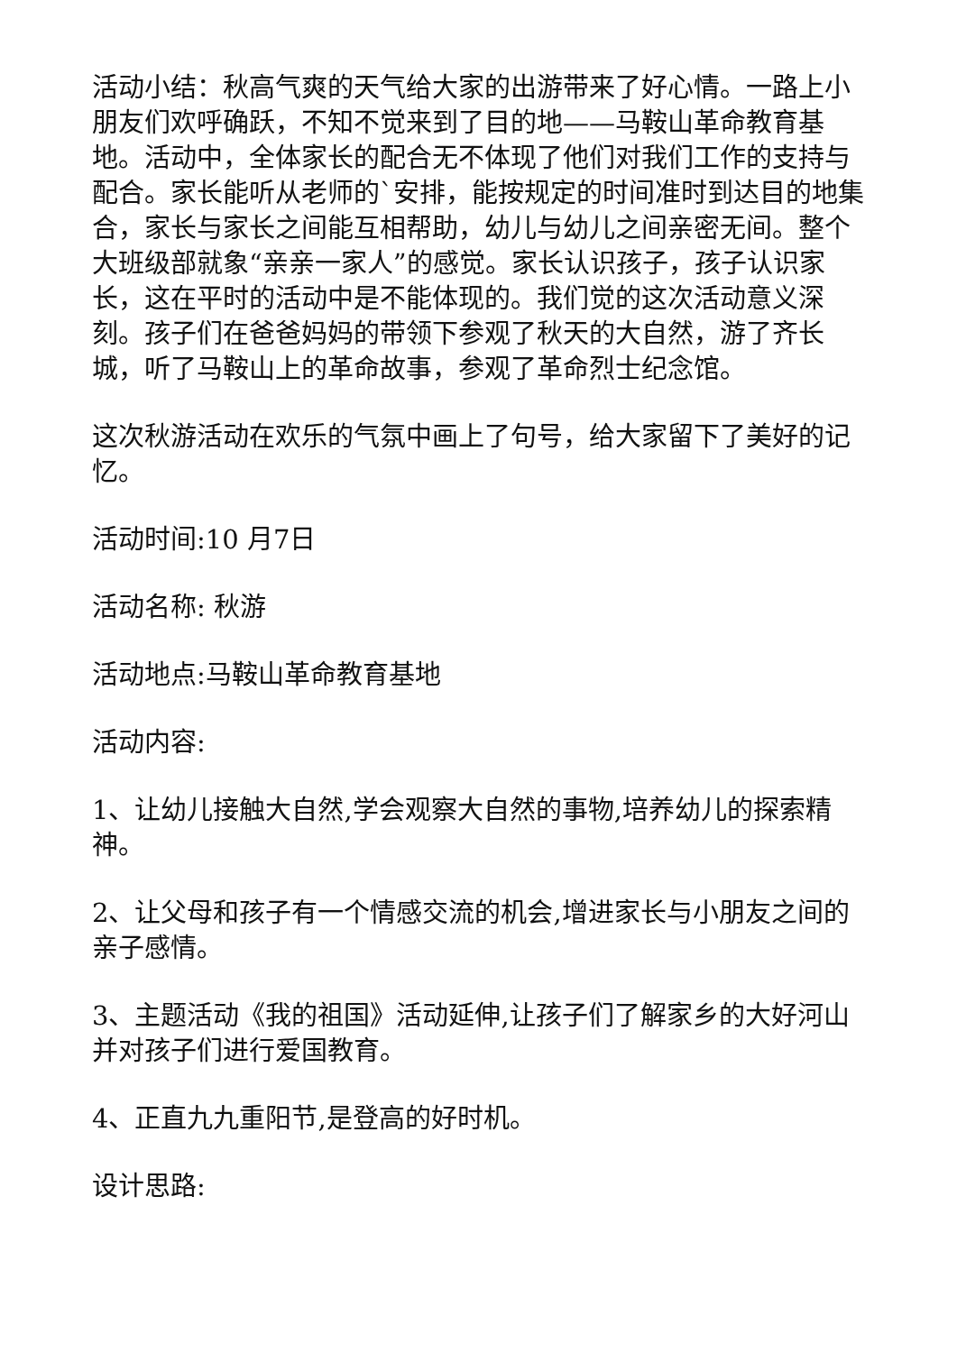活动小结：秋高气爽的天气给大家的出游带来了好心情。一路上小朋友们欢呼确跃，不知不觉来到了目的地——马鞍山革命教育基地。活动中，全体家长的配合无不体现了他们对我们工作的支持与配合。家长能听从老师的`安排，能按规定的时间准时到达目的地集合，家长与家长之间能互相帮助，幼儿与幼儿之间亲密无间。整个大班级部就象“亲亲一家人”的感觉。家长认识孩子，孩子认识家长，这在平时的活动中是不能体现的。我们觉的这次活动意义深刻。孩子们在爸爸妈妈的带领下参观了秋天的大自然，游了齐长城，听了马鞍山上的革命故事，参观了革命烈士纪念馆。
这次秋游活动在欢乐的气氛中画上了句号，给大家留下了美好的记忆。
活动时间:10 月7日
活动名称: 秋游
活动地点:马鞍山革命教育基地
活动内容:
1、让幼儿接触大自然,学会观察大自然的事物,培养幼儿的探索精神。
2、让父母和孩子有一个情感交流的机会,增进家长与小朋友之间的亲子感情。
3、主题活动《我的祖国》活动延伸,让孩子们了解家乡的大好河山并对孩子们进行爱国教育。
4、正直九九重阳节,是登高的好时机。
设计思路: